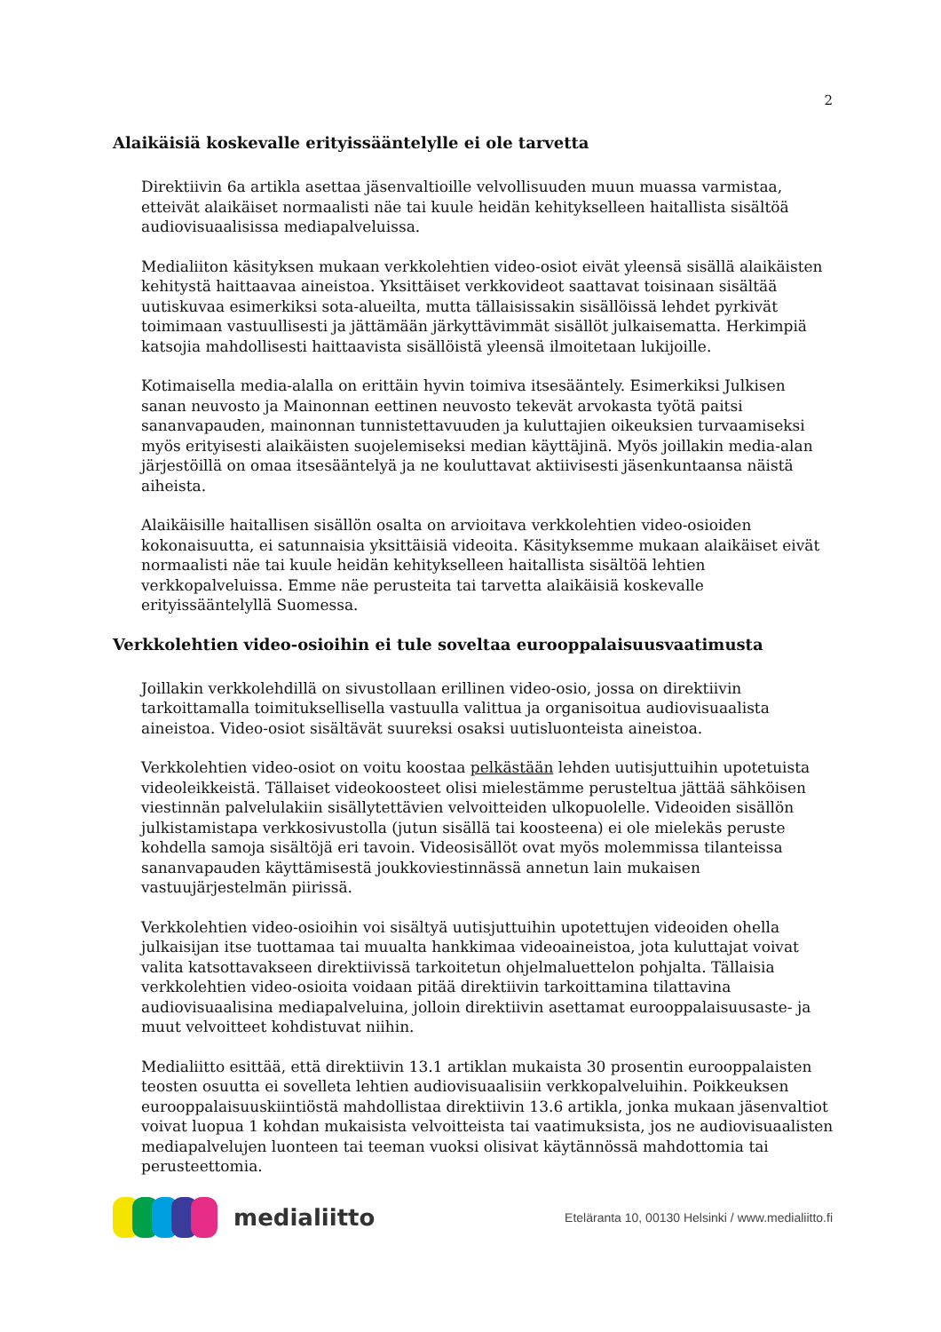2
Alaikäisiä koskevalle erityissääntelylle ei ole tarvetta
Direktiivin 6a artikla asettaa jäsenvaltioille velvollisuuden muun muassa varmistaa, etteivät alaikäiset normaalisti näe tai kuule heidän kehitykselleen haitallista sisältöä audiovisuaalisissa mediapalveluissa.
Medialiiton käsityksen mukaan verkkolehtien video-osiot eivät yleensä sisällä alaikäisten kehitystä haittaavaa aineistoa. Yksittäiset verkkovideot saattavat toisinaan sisältää uutiskuvaa esimerkiksi sota-alueilta, mutta tällaisissakin sisällöissä lehdet pyrkivät toimimaan vastuullisesti ja jättämään järkyttävimmät sisällöt julkaisematta. Herkimpiä katsojia mahdollisesti haittaavista sisällöistä yleensä ilmoitetaan lukijoille.
Kotimaisella media-alalla on erittäin hyvin toimiva itsesääntely. Esimerkiksi Julkisen sanan neuvosto ja Mainonnan eettinen neuvosto tekevät arvokasta työtä paitsi sananvapauden, mainonnan tunnistettavuuden ja kuluttajien oikeuksien turvaamiseksi myös erityisesti alaikäisten suojelemiseksi median käyttäjinä. Myös joillakin media-alan järjestöillä on omaa itsesääntelyä ja ne kouluttavat aktiivisesti jäsenkuntaansa näistä aiheista.
Alaikäisille haitallisen sisällön osalta on arvioitava verkkolehtien video-osioiden kokonaisuutta, ei satunnaisia yksittäisiä videoita. Käsityksemme mukaan alaikäiset eivät normaalisti näe tai kuule heidän kehitykselleen haitallista sisältöä lehtien verkkopalveluissa. Emme näe perusteita tai tarvetta alaikäisiä koskevalle erityissääntelyllä Suomessa.
Verkkolehtien video-osioihin ei tule soveltaa eurooppalaisuusvaatimusta
Joillakin verkkolehdillä on sivustollaan erillinen video-osio, jossa on direktiivin tarkoittamalla toimituksellisella vastuulla valittua ja organisoitua audiovisuaalista aineistoa. Video-osiot sisältävät suureksi osaksi uutisluonteista aineistoa.
Verkkolehtien video-osiot on voitu koostaa pelkästään lehden uutisjuttuihin upotetuista videoleikkeistä. Tällaiset videokoosteet olisi mielestämme perusteltua jättää sähköisen viestinnän palvelulakiin sisällytettävien velvoitteiden ulkopuolelle. Videoiden sisällön julkistamistapa verkkosivustolla (jutun sisällä tai koosteena) ei ole mielekäs peruste kohdella samoja sisältöjä eri tavoin. Videosisällöt ovat myös molemmissa tilanteissa sananvapauden käyttämisestä joukkoviestinnässä annetun lain mukaisen vastuujärjestelmän piirissä.
Verkkolehtien video-osioihin voi sisältyä uutisjuttuihin upotettujen videoiden ohella julkaisijan itse tuottamaa tai muualta hankkimaa videoaineistoa, jota kuluttajat voivat valita katsottavakseen direktiivissä tarkoitetun ohjelmaluettelon pohjalta. Tällaisia verkkolehtien video-osioita voidaan pitää direktiivin tarkoittamina tilattavina audiovisuaalisina mediapalveluina, jolloin direktiivin asettamat eurooppalaisuusaste- ja muut velvoitteet kohdistuvat niihin.
Medialiitto esittää, että direktiivin 13.1 artiklan mukaista 30 prosentin eurooppalaisten teosten osuutta ei sovelleta lehtien audiovisuaalisiin verkkopalveluihin. Poikkeuksen eurooppalaisuuskiintiöstä mahdollistaa direktiivin 13.6 artikla, jonka mukaan jäsenvaltiot voivat luopua 1 kohdan mukaisista velvoitteista tai vaatimuksista, jos ne audiovisuaalisten mediapalvelujen luonteen tai teeman vuoksi olisivat käytännössä mahdottomia tai perusteettomia.
medialiitto
Eteläranta 10, 00130 Helsinki / www.medialiitto.fi